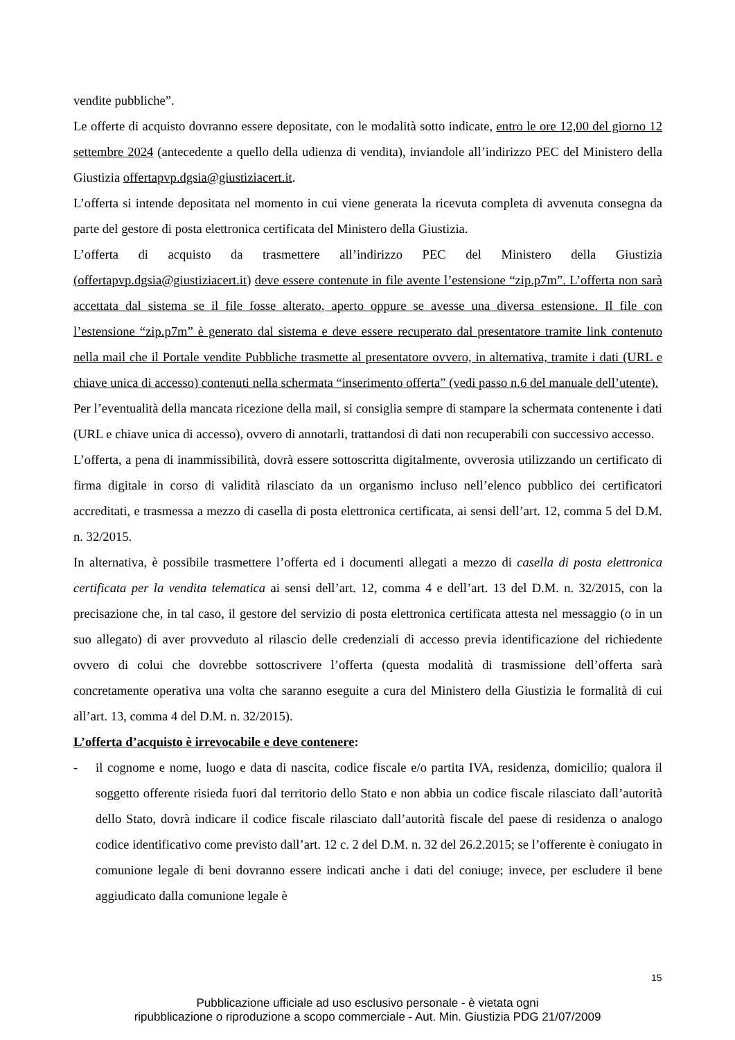vendite pubbliche”.
Le offerte di acquisto dovranno essere depositate, con le modalità sotto indicate, entro le ore 12,00 del giorno 12 settembre 2024 (antecedente a quello della udienza di vendita), inviandole all’indirizzo PEC del Ministero della Giustizia offertapvp.dgsia@giustiziacert.it.
L’offerta si intende depositata nel momento in cui viene generata la ricevuta completa di avvenuta consegna da parte del gestore di posta elettronica certificata del Ministero della Giustizia.
L’offerta di acquisto da trasmettere all’indirizzo PEC del Ministero della Giustizia (offertapvp.dgsia@giustiziacert.it) deve essere contenute in file avente l’estensione “zip.p7m”. L’offerta non sarà accettata dal sistema se il file fosse alterato, aperto oppure se avesse una diversa estensione. Il file con l’estensione “zip.p7m” è generato dal sistema e deve essere recuperato dal presentatore tramite link contenuto nella mail che il Portale vendite Pubbliche trasmette al presentatore ovvero, in alternativa, tramite i dati (URL e chiave unica di accesso) contenuti nella schermata “inserimento offerta” (vedi passo n.6 del manuale dell’utente).
Per l’eventualità della mancata ricezione della mail, si consiglia sempre di stampare la schermata contenente i dati (URL e chiave unica di accesso), ovvero di annotarli, trattandosi di dati non recuperabili con successivo accesso.
L’offerta, a pena di inammissibilità, dovrà essere sottoscritta digitalmente, ovverosia utilizzando un certificato di firma digitale in corso di validità rilasciato da un organismo incluso nell’elenco pubblico dei certificatori accreditati, e trasmessa a mezzo di casella di posta elettronica certificata, ai sensi dell’art. 12, comma 5 del D.M. n. 32/2015.
In alternativa, è possibile trasmettere l’offerta ed i documenti allegati a mezzo di casella di posta elettronica certificata per la vendita telematica ai sensi dell’art. 12, comma 4 e dell’art. 13 del D.M. n. 32/2015, con la precisazione che, in tal caso, il gestore del servizio di posta elettronica certificata attesta nel messaggio (o in un suo allegato) di aver provveduto al rilascio delle credenziali di accesso previa identificazione del richiedente ovvero di colui che dovrebbe sottoscrivere l’offerta (questa modalità di trasmissione dell’offerta sarà concretamente operativa una volta che saranno eseguite a cura del Ministero della Giustizia le formalità di cui all’art. 13, comma 4 del D.M. n. 32/2015).
L’offerta d’acquisto è irrevocabile e deve contenere:
- il cognome e nome, luogo e data di nascita, codice fiscale e/o partita IVA, residenza, domicilio; qualora il soggetto offerente risieda fuori dal territorio dello Stato e non abbia un codice fiscale rilasciato dall’autorità dello Stato, dovrà indicare il codice fiscale rilasciato dall’autorità fiscale del paese di residenza o analogo codice identificativo come previsto dall’art. 12 c. 2 del D.M. n. 32 del 26.2.2015; se l’offerente è coniugato in comunione legale di beni dovranno essere indicati anche i dati del coniuge; invece, per escludere il bene aggiudicato dalla comunione legale è
15
Pubblicazione ufficiale ad uso esclusivo personale - è vietata ogni
ripubblicazione o riproduzione a scopo commerciale - Aut. Min. Giustizia PDG 21/07/2009